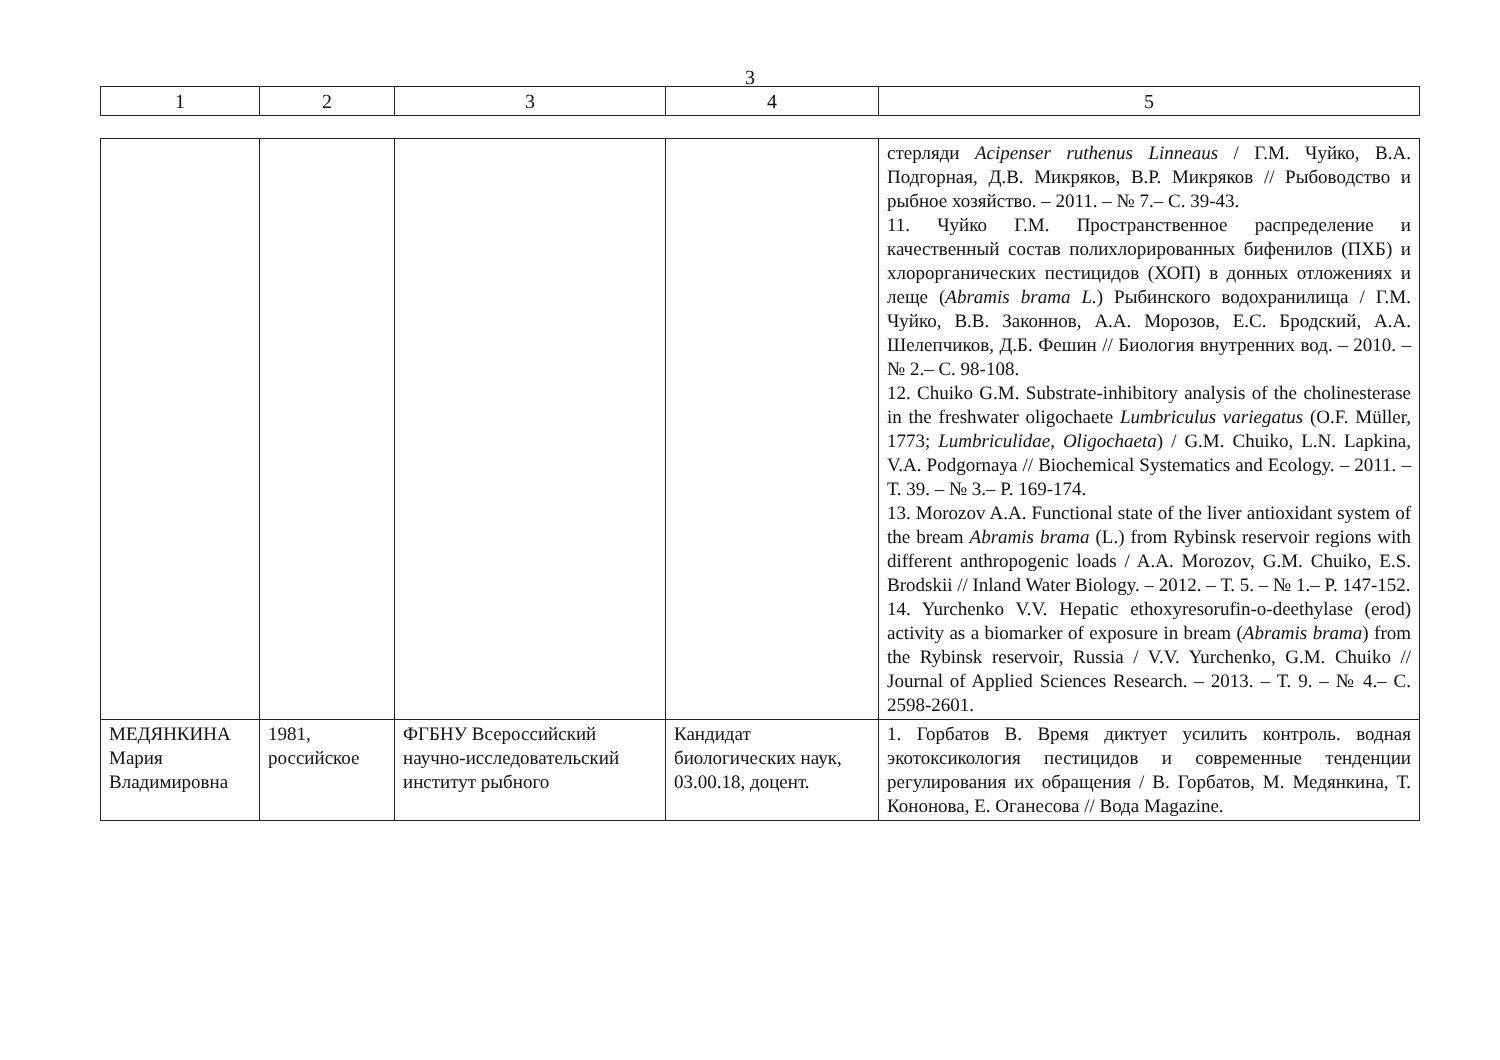3
| 1 | 2 | 3 | 4 | 5 |
| | | | | стерляди Acipenser ruthenus Linneaus / Г.М. Чуйко, В.А. Подгорная, Д.В. Микряков, В.Р. Микряков // Рыбоводство и рыбное хозяйство. – 2011. – № 7.– С. 39-43. 11. Чуйко Г.М. Пространственное распределение и качественный состав полихлорированных бифенилов (ПХБ) и хлорорганических пестицидов (ХОП) в донных отложениях и леще ( Abramis brama L. ) Рыбинского водохранилища / Г.М. Чуйко, В.В. Законнов, А.А. Морозов, Е.С. Бродский, А.А. Шелепчиков, Д.Б. Фешин // Биология внутренних вод. – 2010. – № 2.– С. 98-108. 12. Chuiko G.M. Substrate-inhibitory analysis of the cholinesterase in the freshwater oligochaete Lumbriculus variegatus (O.F. Müller, 1773; Lumbriculidae , Oligochaeta ) / G.M. Chuiko, L.N. Lapkina, V.A. Podgornaya // Biochemical Systematics and Ecology. – 2011. – Т. 39. – № 3.– P. 169-174. 13. Morozov A.A. Functional state of the liver antioxidant system of the bream Abramis brama (L.) from Rybinsk reservoir regions with different anthropogenic loads / A.A. Morozov, G.M. Chuiko, E.S. Brodskii // Inland Water Biology. – 2012. – Т. 5. – № 1.– P. 147-152. 14. Yurchenko V.V. Hepatic ethoxyresorufin-o-deethylase (erod) activity as a biomarker of exposure in bream ( Abramis brama ) from the Rybinsk reservoir, Russia / V.V. Yurchenko, G.M. Chuiko // Journal of Applied Sciences Research. – 2013. – Т. 9. – № 4.– С. 2598-2601. |
| МЕДЯНКИНА Мария Владимировна | 1981, российское | ФГБНУ Всероссийский научно-исследовательский институт рыбного | Кандидат биологических наук, 03.00.18, доцент. | 1. Горбатов В. Время диктует усилить контроль. водная экотоксикология пестицидов и современные тенденции регулирования их обращения / В. Горбатов, М. Медянкина, Т. Кононова, Е. Оганесова // Вода Magazine. |